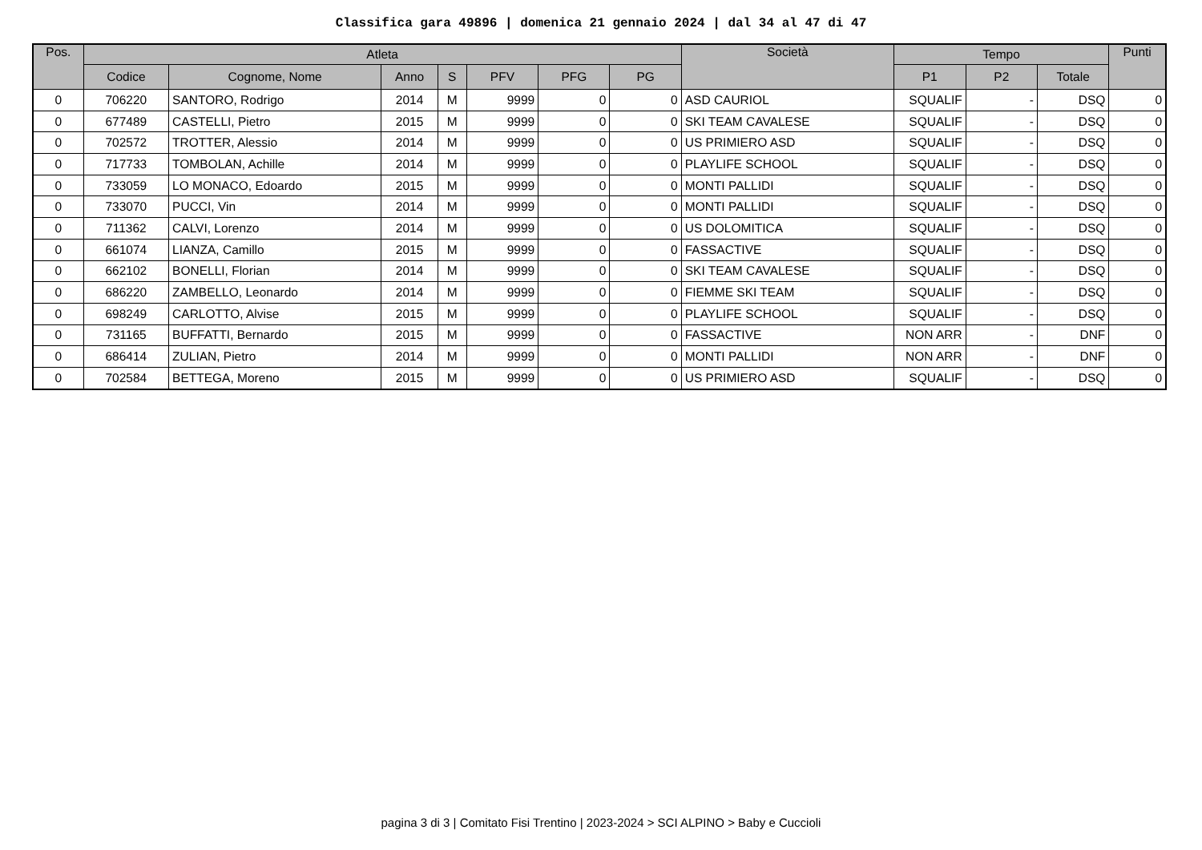Classifica gara 49896 | domenica 21 gennaio 2024 | dal 34 al 47 di 47
| Pos. | Atleta | | | | | | | Società | Tempo | | | Punti |
| --- | --- | --- | --- | --- | --- | --- | --- | --- | --- | --- | --- | --- |
| | Codice | Cognome, Nome | Anno | S | PFV | PFG | PG | | P1 | P2 | Totale | |
| 0 | 706220 | SANTORO, Rodrigo | 2014 | M | 9999 | 0 | 0 | ASD CAURIOL | SQUALIF | - | DSQ | 0 |
| 0 | 677489 | CASTELLI, Pietro | 2015 | M | 9999 | 0 | 0 | SKI TEAM CAVALESE | SQUALIF | - | DSQ | 0 |
| 0 | 702572 | TROTTER, Alessio | 2014 | M | 9999 | 0 | 0 | US PRIMIERO ASD | SQUALIF | - | DSQ | 0 |
| 0 | 717733 | TOMBOLAN, Achille | 2014 | M | 9999 | 0 | 0 | PLAYLIFE SCHOOL | SQUALIF | - | DSQ | 0 |
| 0 | 733059 | LO MONACO, Edoardo | 2015 | M | 9999 | 0 | 0 | MONTI PALLIDI | SQUALIF | - | DSQ | 0 |
| 0 | 733070 | PUCCI, Vin | 2014 | M | 9999 | 0 | 0 | MONTI PALLIDI | SQUALIF | - | DSQ | 0 |
| 0 | 711362 | CALVI, Lorenzo | 2014 | M | 9999 | 0 | 0 | US DOLOMITICA | SQUALIF | - | DSQ | 0 |
| 0 | 661074 | LIANZA, Camillo | 2015 | M | 9999 | 0 | 0 | FASSACTIVE | SQUALIF | - | DSQ | 0 |
| 0 | 662102 | BONELLI, Florian | 2014 | M | 9999 | 0 | 0 | SKI TEAM CAVALESE | SQUALIF | - | DSQ | 0 |
| 0 | 686220 | ZAMBELLO, Leonardo | 2014 | M | 9999 | 0 | 0 | FIEMME SKI TEAM | SQUALIF | - | DSQ | 0 |
| 0 | 698249 | CARLOTTO, Alvise | 2015 | M | 9999 | 0 | 0 | PLAYLIFE SCHOOL | SQUALIF | - | DSQ | 0 |
| 0 | 731165 | BUFFATTI, Bernardo | 2015 | M | 9999 | 0 | 0 | FASSACTIVE | NON ARR | - | DNF | 0 |
| 0 | 686414 | ZULIAN, Pietro | 2014 | M | 9999 | 0 | 0 | MONTI PALLIDI | NON ARR | - | DNF | 0 |
| 0 | 702584 | BETTEGA, Moreno | 2015 | M | 9999 | 0 | 0 | US PRIMIERO ASD | SQUALIF | - | DSQ | 0 |
pagina 3 di 3 | Comitato Fisi Trentino | 2023-2024 > SCI ALPINO > Baby e Cuccioli